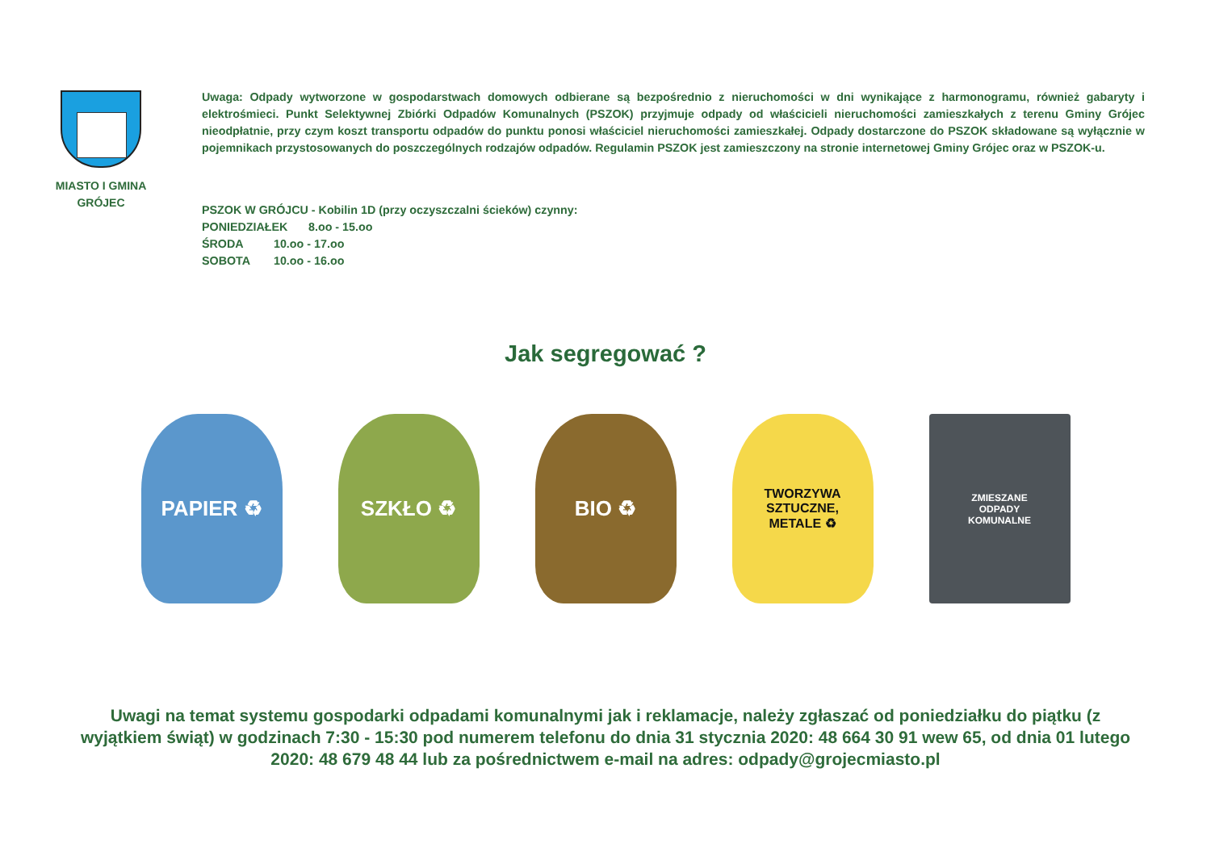MIASTO I GMINA
GRÓJEC
Uwaga: Odpady wytworzone w gospodarstwach domowych odbierane są bezpośrednio z nieruchomości w dni wynikające z harmonogramu, również gabaryty i elektrośmieci. Punkt Selektywnej Zbiórki Odpadów Komunalnych (PSZOK) przyjmuje odpady od właścicieli nieruchomości zamieszkałych z terenu Gminy Grójec nieodpłatnie, przy czym koszt transportu odpadów do punktu ponosi właściciel nieruchomości zamieszkałej. Odpady dostarczone do PSZOK składowane są wyłącznie w pojemnikach przystosowanych do poszczególnych rodzajów odpadów. Regulamin PSZOK jest zamieszczony na stronie internetowej Gminy Grójec oraz w PSZOK-u.
PSZOK W GRÓJCU - Kobilin 1D (przy oczyszczalni ścieków) czynny:
PONIEDZIAŁEK 8.oo - 15.oo
ŚRODA 10.oo - 17.oo
SOBOTA 10.oo - 16.oo
Jak segregować ?
PAPIER ♻ SZKŁO ♻ BIO ♻
TWORZYWA
SZTUCZNE,
METALE ♻
ZMIESZANE
ODPADY
KOMUNALNE
Uwagi na temat systemu gospodarki odpadami komunalnymi jak i reklamacje, należy zgłaszać od poniedziałku do piątku (z wyjątkiem świąt) w godzinach 7:30 - 15:30 pod numerem telefonu do dnia 31 stycznia 2020: 48 664 30 91 wew 65, od dnia 01 lutego 2020: 48 679 48 44 lub za pośrednictwem e-mail na adres: odpady@grojecmiasto.pl